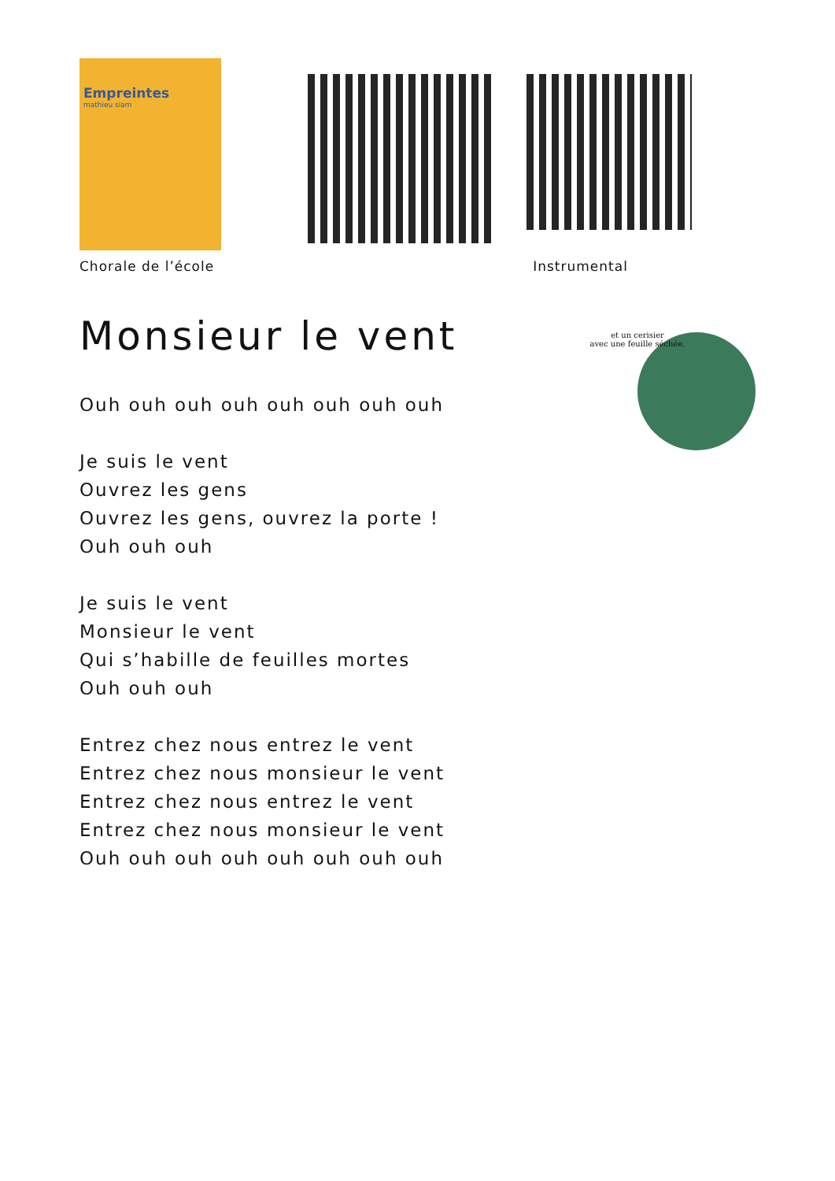Empreintes
mathieu siam
Chorale de l’école Instrumental
Monsieur le vent
et un cerisier
avec une feuille séchée.
Ouh ouh ouh ouh ouh ouh ouh ouh
Je suis le vent
Ouvrez les gens
Ouvrez les gens, ouvrez la porte !
Ouh ouh ouh
Je suis le vent
Monsieur le vent
Qui s’habille de feuilles mortes
Ouh ouh ouh
Entrez chez nous entrez le vent
Entrez chez nous monsieur le vent
Entrez chez nous entrez le vent
Entrez chez nous monsieur le vent
Ouh ouh ouh ouh ouh ouh ouh ouh